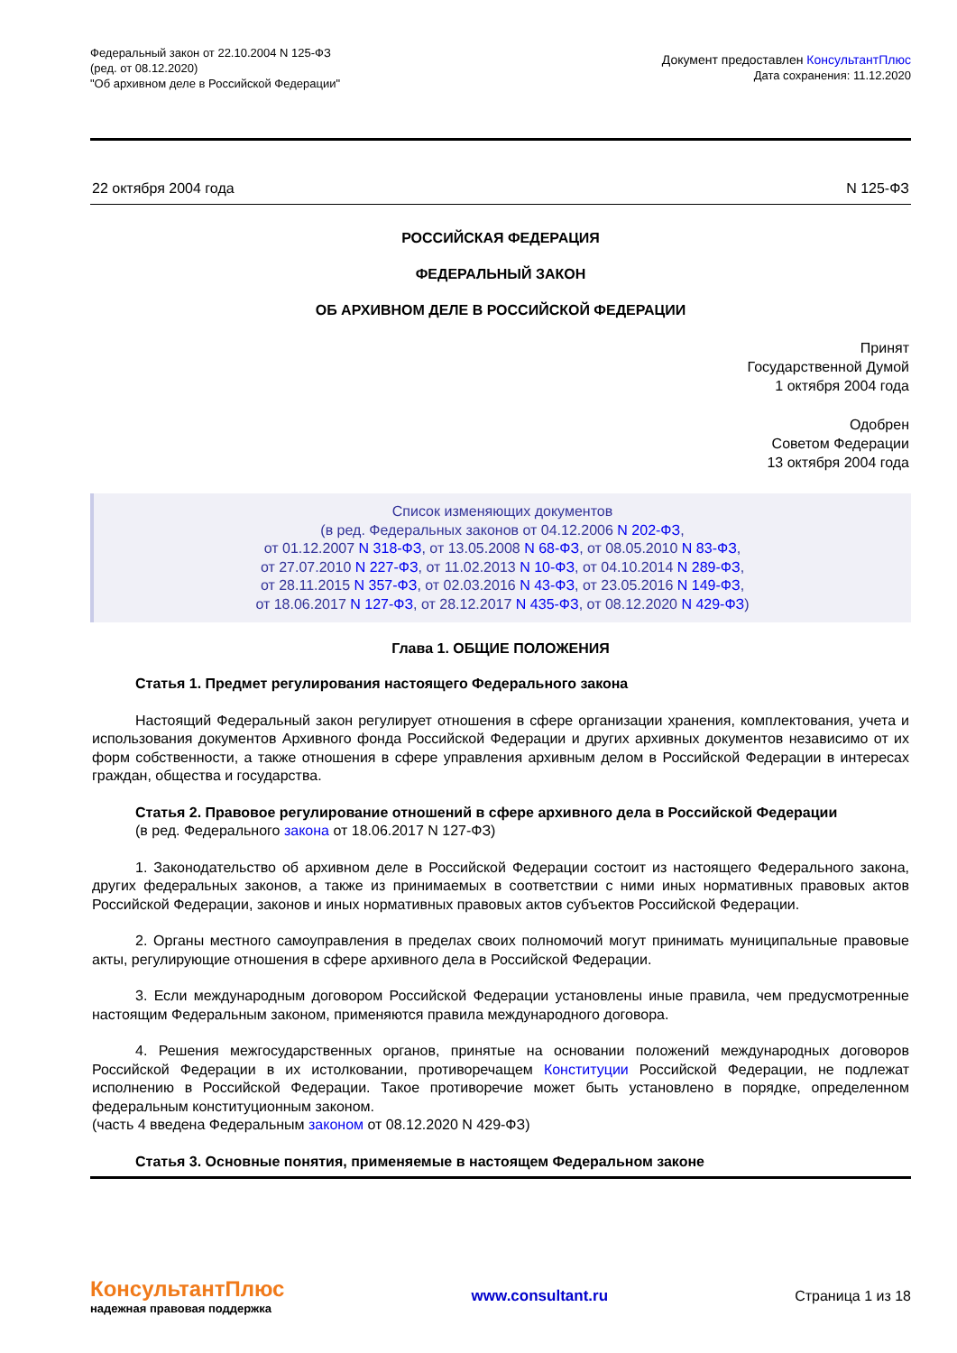Федеральный закон от 22.10.2004 N 125-ФЗ
(ред. от 08.12.2020)
"Об архивном деле в Российской Федерации"
Документ предоставлен КонсультантПлюс
Дата сохранения: 11.12.2020
22 октября 2004 года N 125-ФЗ
РОССИЙСКАЯ ФЕДЕРАЦИЯ
ФЕДЕРАЛЬНЫЙ ЗАКОН
ОБ АРХИВНОМ ДЕЛЕ В РОССИЙСКОЙ ФЕДЕРАЦИИ
Принят
Государственной Думой
1 октября 2004 года
Одобрен
Советом Федерации
13 октября 2004 года
Список изменяющих документов
(в ред. Федеральных законов от 04.12.2006 N 202-ФЗ,
от 01.12.2007 N 318-ФЗ, от 13.05.2008 N 68-ФЗ, от 08.05.2010 N 83-ФЗ,
от 27.07.2010 N 227-ФЗ, от 11.02.2013 N 10-ФЗ, от 04.10.2014 N 289-ФЗ,
от 28.11.2015 N 357-ФЗ, от 02.03.2016 N 43-ФЗ, от 23.05.2016 N 149-ФЗ,
от 18.06.2017 N 127-ФЗ, от 28.12.2017 N 435-ФЗ, от 08.12.2020 N 429-ФЗ)
Глава 1. ОБЩИЕ ПОЛОЖЕНИЯ
Статья 1. Предмет регулирования настоящего Федерального закона
Настоящий Федеральный закон регулирует отношения в сфере организации хранения, комплектования, учета и использования документов Архивного фонда Российской Федерации и других архивных документов независимо от их форм собственности, а также отношения в сфере управления архивным делом в Российской Федерации в интересах граждан, общества и государства.
Статья 2. Правовое регулирование отношений в сфере архивного дела в Российской Федерации
(в ред. Федерального закона от 18.06.2017 N 127-ФЗ)
1. Законодательство об архивном деле в Российской Федерации состоит из настоящего Федерального закона, других федеральных законов, а также из принимаемых в соответствии с ними иных нормативных правовых актов Российской Федерации, законов и иных нормативных правовых актов субъектов Российской Федерации.
2. Органы местного самоуправления в пределах своих полномочий могут принимать муниципальные правовые акты, регулирующие отношения в сфере архивного дела в Российской Федерации.
3. Если международным договором Российской Федерации установлены иные правила, чем предусмотренные настоящим Федеральным законом, применяются правила международного договора.
4. Решения межгосударственных органов, принятые на основании положений международных договоров Российской Федерации в их истолковании, противоречащем Конституции Российской Федерации, не подлежат исполнению в Российской Федерации. Такое противоречие может быть установлено в порядке, определенном федеральным конституционным законом.
(часть 4 введена Федеральным законом от 08.12.2020 N 429-ФЗ)
Статья 3. Основные понятия, применяемые в настоящем Федеральном законе
КонсультантПлюс
надежная правовая поддержка
www.consultant.ru Страница 1 из 18